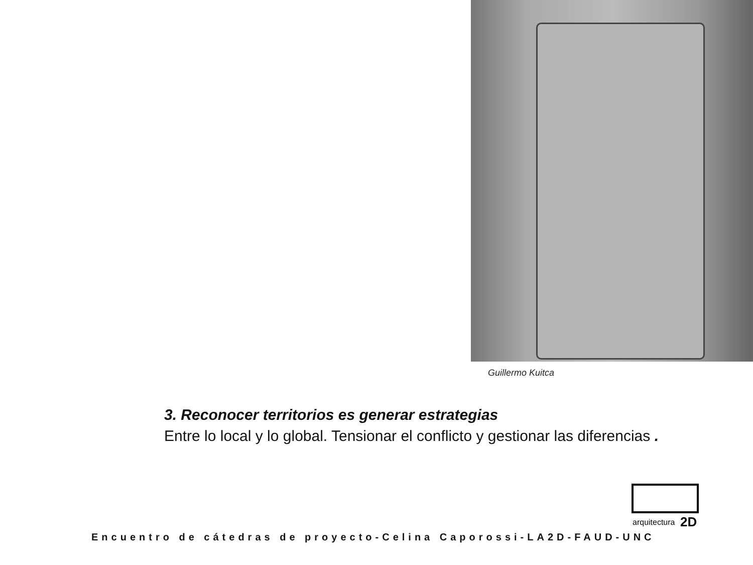Guillermo Kuitca
3. Reconocer territorios es generar estrategias
Entre lo local y lo global. Tensionar el conflicto y gestionar las diferencias .
arquitectura
2D
Encuentro de cátedras de proyecto-Celina Caporossi-LA2D-FAUD-UNC